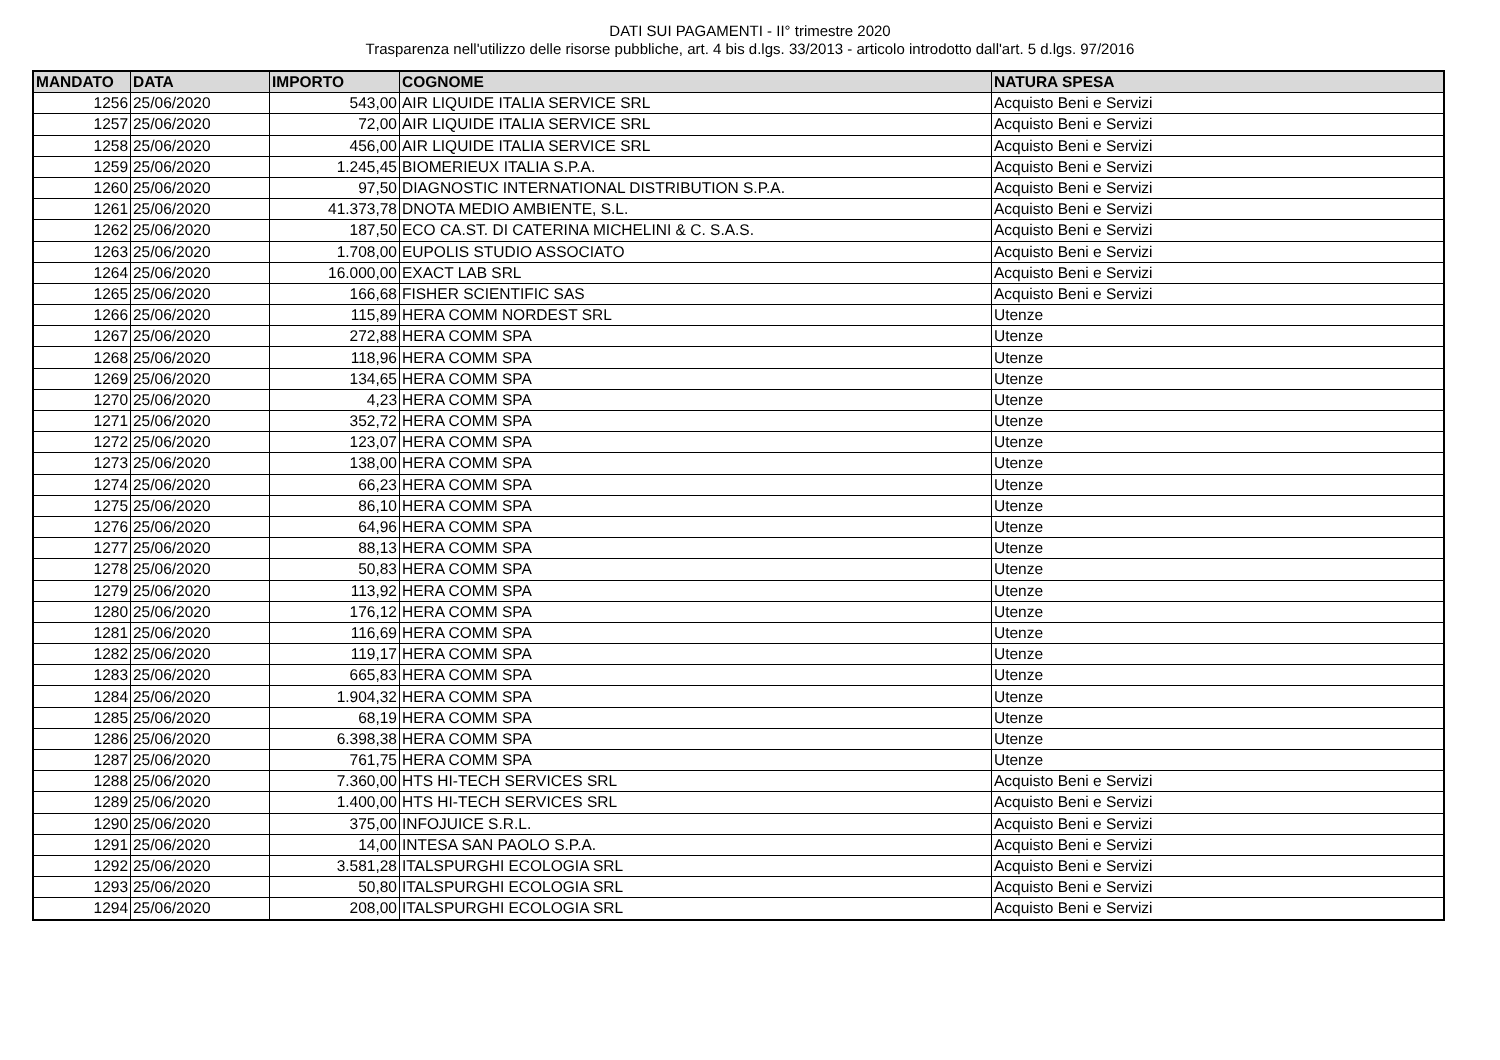DATI SUI PAGAMENTI - II° trimestre 2020
Trasparenza nell'utilizzo delle risorse pubbliche, art. 4 bis d.lgs. 33/2013 - articolo introdotto dall'art. 5 d.lgs. 97/2016
| MANDATO | DATA | IMPORTO | COGNOME | NATURA SPESA |
| --- | --- | --- | --- | --- |
| 1256 | 25/06/2020 | 543,00 | AIR LIQUIDE ITALIA SERVICE SRL | Acquisto Beni e Servizi |
| 1257 | 25/06/2020 | 72,00 | AIR LIQUIDE ITALIA SERVICE SRL | Acquisto Beni e Servizi |
| 1258 | 25/06/2020 | 456,00 | AIR LIQUIDE ITALIA SERVICE SRL | Acquisto Beni e Servizi |
| 1259 | 25/06/2020 | 1.245,45 | BIOMERIEUX ITALIA S.P.A. | Acquisto Beni e Servizi |
| 1260 | 25/06/2020 | 97,50 | DIAGNOSTIC INTERNATIONAL DISTRIBUTION S.P.A. | Acquisto Beni e Servizi |
| 1261 | 25/06/2020 | 41.373,78 | DNOTA MEDIO AMBIENTE, S.L. | Acquisto Beni e Servizi |
| 1262 | 25/06/2020 | 187,50 | ECO CA.ST. DI CATERINA MICHELINI & C. S.A.S. | Acquisto Beni e Servizi |
| 1263 | 25/06/2020 | 1.708,00 | EUPOLIS STUDIO ASSOCIATO | Acquisto Beni e Servizi |
| 1264 | 25/06/2020 | 16.000,00 | EXACT LAB SRL | Acquisto Beni e Servizi |
| 1265 | 25/06/2020 | 166,68 | FISHER SCIENTIFIC SAS | Acquisto Beni e Servizi |
| 1266 | 25/06/2020 | 115,89 | HERA COMM NORDEST SRL | Utenze |
| 1267 | 25/06/2020 | 272,88 | HERA COMM SPA | Utenze |
| 1268 | 25/06/2020 | 118,96 | HERA COMM SPA | Utenze |
| 1269 | 25/06/2020 | 134,65 | HERA COMM SPA | Utenze |
| 1270 | 25/06/2020 | 4,23 | HERA COMM SPA | Utenze |
| 1271 | 25/06/2020 | 352,72 | HERA COMM SPA | Utenze |
| 1272 | 25/06/2020 | 123,07 | HERA COMM SPA | Utenze |
| 1273 | 25/06/2020 | 138,00 | HERA COMM SPA | Utenze |
| 1274 | 25/06/2020 | 66,23 | HERA COMM SPA | Utenze |
| 1275 | 25/06/2020 | 86,10 | HERA COMM SPA | Utenze |
| 1276 | 25/06/2020 | 64,96 | HERA COMM SPA | Utenze |
| 1277 | 25/06/2020 | 88,13 | HERA COMM SPA | Utenze |
| 1278 | 25/06/2020 | 50,83 | HERA COMM SPA | Utenze |
| 1279 | 25/06/2020 | 113,92 | HERA COMM SPA | Utenze |
| 1280 | 25/06/2020 | 176,12 | HERA COMM SPA | Utenze |
| 1281 | 25/06/2020 | 116,69 | HERA COMM SPA | Utenze |
| 1282 | 25/06/2020 | 119,17 | HERA COMM SPA | Utenze |
| 1283 | 25/06/2020 | 665,83 | HERA COMM SPA | Utenze |
| 1284 | 25/06/2020 | 1.904,32 | HERA COMM SPA | Utenze |
| 1285 | 25/06/2020 | 68,19 | HERA COMM SPA | Utenze |
| 1286 | 25/06/2020 | 6.398,38 | HERA COMM SPA | Utenze |
| 1287 | 25/06/2020 | 761,75 | HERA COMM SPA | Utenze |
| 1288 | 25/06/2020 | 7.360,00 | HTS HI-TECH SERVICES SRL | Acquisto Beni e Servizi |
| 1289 | 25/06/2020 | 1.400,00 | HTS HI-TECH SERVICES SRL | Acquisto Beni e Servizi |
| 1290 | 25/06/2020 | 375,00 | INFOJUICE S.R.L. | Acquisto Beni e Servizi |
| 1291 | 25/06/2020 | 14,00 | INTESA SAN PAOLO S.P.A. | Acquisto Beni e Servizi |
| 1292 | 25/06/2020 | 3.581,28 | ITALSPURGHI ECOLOGIA SRL | Acquisto Beni e Servizi |
| 1293 | 25/06/2020 | 50,80 | ITALSPURGHI ECOLOGIA SRL | Acquisto Beni e Servizi |
| 1294 | 25/06/2020 | 208,00 | ITALSPURGHI ECOLOGIA SRL | Acquisto Beni e Servizi |